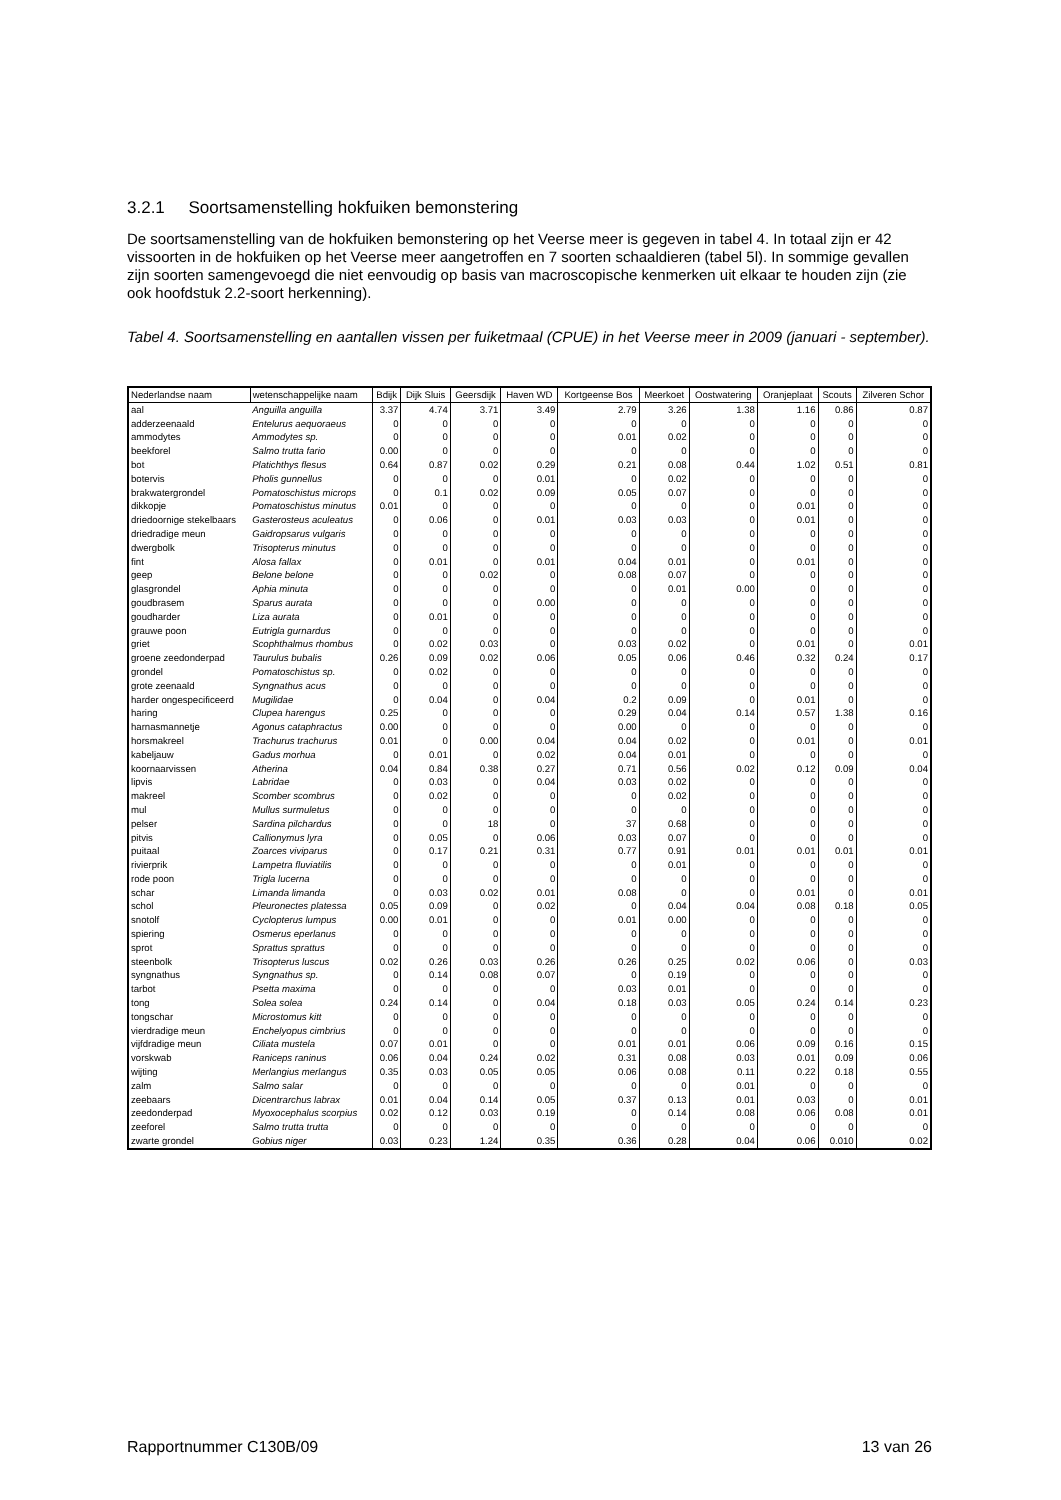3.2.1 Soortsamenstelling hokfuiken bemonstering
De soortsamenstelling van de hokfuiken bemonstering op het Veerse meer is gegeven in tabel 4. In totaal zijn er 42 vissoorten in de hokfuiken op het Veerse meer aangetroffen en 7 soorten schaaldieren (tabel 5l). In sommige gevallen zijn soorten samengevoegd die niet eenvoudig op basis van macroscopische kenmerken uit elkaar te houden zijn (zie ook hoofdstuk 2.2-soort herkenning).
Tabel 4. Soortsamenstelling en aantallen vissen per fuiketmaal (CPUE) in het Veerse meer in 2009 (januari - september).
| Nederlandse naam | wetenschappelijke naam | Bdijk | Dijk Sluis | Geersdijk | Haven WD | Kortgeense Bos | Meerkoet | Oostwatering | Oranjeplaat | Scouts | Zilveren Schor |
| --- | --- | --- | --- | --- | --- | --- | --- | --- | --- | --- | --- |
| aal | Anguilla anguilla | 3.37 | 4.74 | 3.71 | 3.49 | 2.79 | 3.26 | 1.38 | 1.16 | 0.86 | 0.87 |
| adderzeenaald | Entelurus aequoraeus | 0 | 0 | 0 | 0 | 0 | 0 | 0 | 0 | 0 | 0 |
| ammodytes | Ammodytes sp. | 0 | 0 | 0 | 0 | 0.01 | 0.02 | 0 | 0 | 0 | 0 |
| beekforel | Salmo trutta fario | 0.00 | 0 | 0 | 0 | 0 | 0 | 0 | 0 | 0 | 0 |
| bot | Platichthys flesus | 0.64 | 0.87 | 0.02 | 0.29 | 0.21 | 0.08 | 0.44 | 1.02 | 0.51 | 0.81 |
| botervis | Pholis gunnellus | 0 | 0 | 0 | 0.01 | 0 | 0.02 | 0 | 0 | 0 | 0 |
| brakwatergrondel | Pomatoschistus microps | 0 | 0.1 | 0.02 | 0.09 | 0.05 | 0.07 | 0 | 0 | 0 | 0 |
| dikkopje | Pomatoschistus minutus | 0.01 | 0 | 0 | 0 | 0 | 0 | 0 | 0.01 | 0 | 0 |
| driedoornige stekelbaars | Gasterosteus aculeatus | 0 | 0.06 | 0 | 0.01 | 0.03 | 0.03 | 0 | 0.01 | 0 | 0 |
| driedradige meun | Gaidropsarus vulgaris | 0 | 0 | 0 | 0 | 0 | 0 | 0 | 0 | 0 | 0 |
| dwergbolk | Trisopterus minutus | 0 | 0 | 0 | 0 | 0 | 0 | 0 | 0 | 0 | 0 |
| fint | Alosa fallax | 0 | 0.01 | 0 | 0.01 | 0.04 | 0.01 | 0 | 0.01 | 0 | 0 |
| geep | Belone belone | 0 | 0 | 0.02 | 0 | 0.08 | 0.07 | 0 | 0 | 0 | 0 |
| glasgrondel | Aphia minuta | 0 | 0 | 0 | 0 | 0 | 0.01 | 0.00 | 0 | 0 | 0 |
| goudbrasem | Sparus aurata | 0 | 0 | 0 | 0.00 | 0 | 0 | 0 | 0 | 0 | 0 |
| goudharder | Liza aurata | 0 | 0.01 | 0 | 0 | 0 | 0 | 0 | 0 | 0 | 0 |
| grauwe poon | Eutrigla gurnardus | 0 | 0 | 0 | 0 | 0 | 0 | 0 | 0 | 0 | 0 |
| griet | Scophthalmus rhombus | 0 | 0.02 | 0.03 | 0 | 0.03 | 0.02 | 0 | 0.01 | 0 | 0.01 |
| groene zeedonderpad | Taurulus bubalis | 0.26 | 0.09 | 0.02 | 0.06 | 0.05 | 0.06 | 0.46 | 0.32 | 0.24 | 0.17 |
| grondel | Pomatoschistus sp. | 0 | 0.02 | 0 | 0 | 0 | 0 | 0 | 0 | 0 | 0 |
| grote zeenaald | Syngnathus acus | 0 | 0 | 0 | 0 | 0 | 0 | 0 | 0 | 0 | 0 |
| harder ongespecificeerd | Mugilidae | 0 | 0.04 | 0 | 0.04 | 0.2 | 0.09 | 0 | 0.01 | 0 | 0 |
| haring | Clupea harengus | 0.25 | 0 | 0 | 0 | 0.29 | 0.04 | 0.14 | 0.57 | 1.38 | 0.16 |
| harnasmannetje | Agonus cataphractus | 0.00 | 0 | 0 | 0 | 0.00 | 0 | 0 | 0 | 0 | 0 |
| horsmakreel | Trachurus trachurus | 0.01 | 0 | 0.00 | 0.04 | 0.04 | 0.02 | 0 | 0.01 | 0 | 0.01 |
| kabeljauw | Gadus morhua | 0 | 0.01 | 0 | 0.02 | 0.04 | 0.01 | 0 | 0 | 0 | 0 |
| koornaarvissen | Atherina | 0.04 | 0.84 | 0.38 | 0.27 | 0.71 | 0.56 | 0.02 | 0.12 | 0.09 | 0.04 |
| lipvis | Labridae | 0 | 0.03 | 0 | 0.04 | 0.03 | 0.02 | 0 | 0 | 0 | 0 |
| makreel | Scomber scombrus | 0 | 0.02 | 0 | 0 | 0 | 0.02 | 0 | 0 | 0 | 0 |
| mul | Mullus surmuletus | 0 | 0 | 0 | 0 | 0 | 0 | 0 | 0 | 0 | 0 |
| pelser | Sardina pilchardus | 0 | 0 | 18 | 0 | 37 | 0.68 | 0 | 0 | 0 | 0 |
| pitvis | Callionymus lyra | 0 | 0.05 | 0 | 0.06 | 0.03 | 0.07 | 0 | 0 | 0 | 0 |
| puitaal | Zoarces viviparus | 0 | 0.17 | 0.21 | 0.31 | 0.77 | 0.91 | 0.01 | 0.01 | 0.01 | 0.01 |
| rivierprik | Lampetra fluviatilis | 0 | 0 | 0 | 0 | 0 | 0.01 | 0 | 0 | 0 | 0 |
| rode poon | Trigla lucerna | 0 | 0 | 0 | 0 | 0 | 0 | 0 | 0 | 0 | 0 |
| schar | Limanda limanda | 0 | 0.03 | 0.02 | 0.01 | 0.08 | 0 | 0 | 0.01 | 0 | 0.01 |
| schol | Pleuronectes platessa | 0.05 | 0.09 | 0 | 0.02 | 0 | 0.04 | 0.04 | 0.08 | 0.18 | 0.05 |
| snotolf | Cyclopterus lumpus | 0.00 | 0.01 | 0 | 0 | 0.01 | 0.00 | 0 | 0 | 0 | 0 |
| spiering | Osmerus eperlanus | 0 | 0 | 0 | 0 | 0 | 0 | 0 | 0 | 0 | 0 |
| sprot | Sprattus sprattus | 0 | 0 | 0 | 0 | 0 | 0 | 0 | 0 | 0 | 0 |
| steenbolk | Trisopterus luscus | 0.02 | 0.26 | 0.03 | 0.26 | 0.26 | 0.25 | 0.02 | 0.06 | 0 | 0.03 |
| syngnathus | Syngnathus sp. | 0 | 0.14 | 0.08 | 0.07 | 0 | 0.19 | 0 | 0 | 0 | 0 |
| tarbot | Psetta maxima | 0 | 0 | 0 | 0 | 0.03 | 0.01 | 0 | 0 | 0 | 0 |
| tong | Solea solea | 0.24 | 0.14 | 0 | 0.04 | 0.18 | 0.03 | 0.05 | 0.24 | 0.14 | 0.23 |
| tongschar | Microstomus kitt | 0 | 0 | 0 | 0 | 0 | 0 | 0 | 0 | 0 | 0 |
| vierdradige meun | Enchelyopus cimbrius | 0 | 0 | 0 | 0 | 0 | 0 | 0 | 0 | 0 | 0 |
| vijfdradige meun | Ciliata mustela | 0.07 | 0.01 | 0 | 0 | 0.01 | 0.01 | 0.06 | 0.09 | 0.16 | 0.15 |
| vorskwab | Raniceps raninus | 0.06 | 0.04 | 0.24 | 0.02 | 0.31 | 0.08 | 0.03 | 0.01 | 0.09 | 0.06 |
| wijting | Merlangius merlangus | 0.35 | 0.03 | 0.05 | 0.05 | 0.06 | 0.08 | 0.11 | 0.22 | 0.18 | 0.55 |
| zalm | Salmo salar | 0 | 0 | 0 | 0 | 0 | 0 | 0.01 | 0 | 0 | 0 |
| zeebaars | Dicentrarchus labrax | 0.01 | 0.04 | 0.14 | 0.05 | 0.37 | 0.13 | 0.01 | 0.03 | 0 | 0.01 |
| zeedonderpad | Myoxocephalus scorpius | 0.02 | 0.12 | 0.03 | 0.19 | 0 | 0.14 | 0.08 | 0.06 | 0.08 | 0.01 |
| zeeforel | Salmo trutta trutta | 0 | 0 | 0 | 0 | 0 | 0 | 0 | 0 | 0 | 0 |
| zwarte grondel | Gobius niger | 0.03 | 0.23 | 1.24 | 0.35 | 0.36 | 0.28 | 0.04 | 0.06 | 0.010 | 0.02 |
Rapportnummer C130B/09 13 van 26